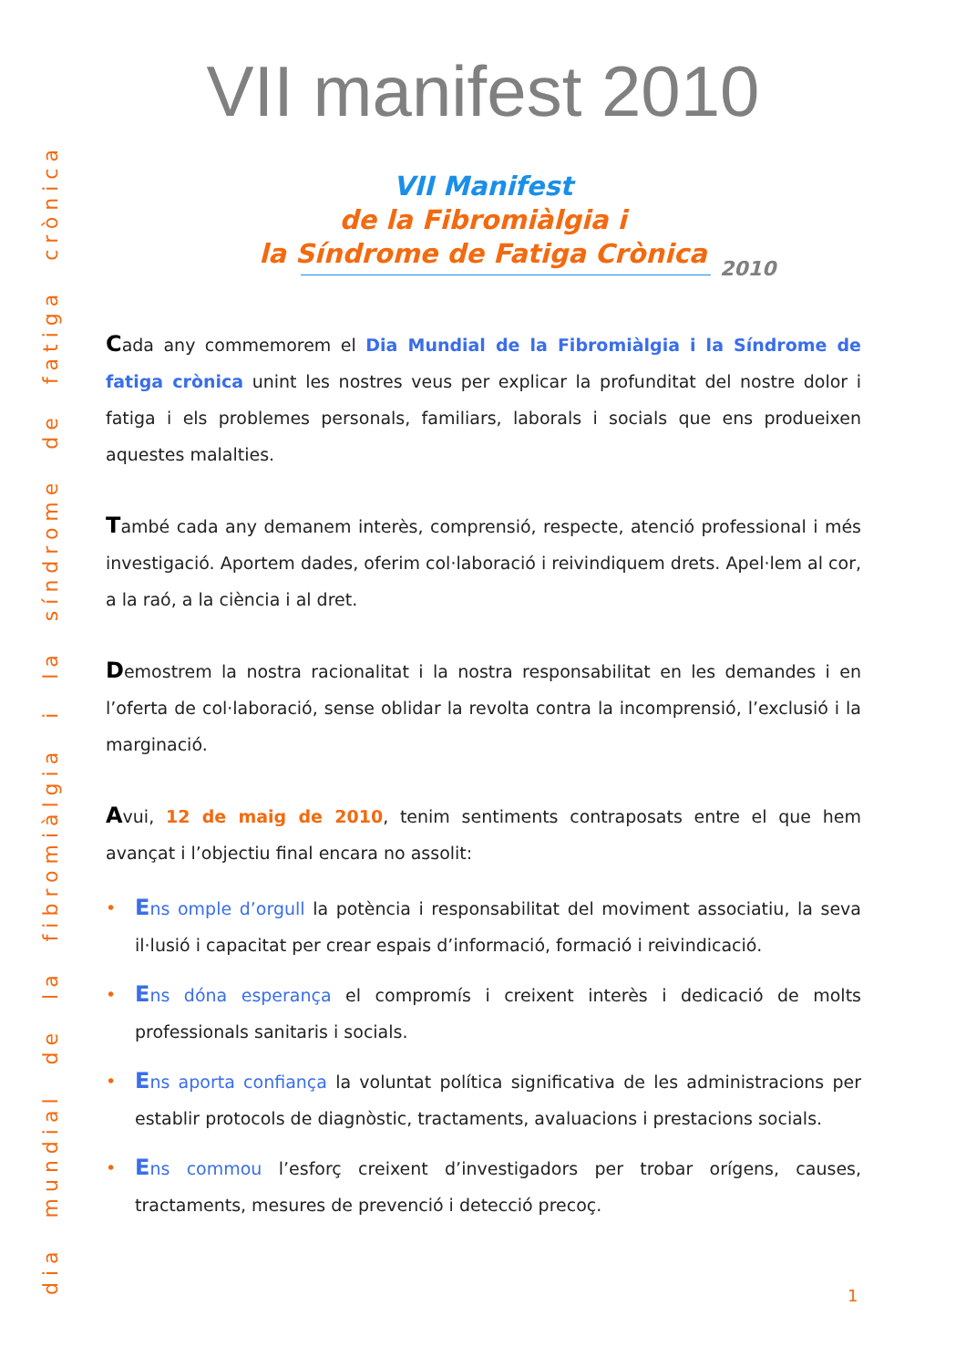VII manifest 2010
VII Manifest
de la Fibromiàlgia i
la Síndrome de Fatiga Crònica
2010
Cada any commemorem el Dia Mundial de la Fibromiàlgia i la Síndrome de fatiga crònica unint les nostres veus per explicar la profunditat del nostre dolor i fatiga i els problemes personals, familiars, laborals i socials que ens produeixen aquestes malalties.
També cada any demanem interès, comprensió, respecte, atenció professional i més investigació. Aportem dades, oferim col·laboració i reivindiquem drets. Apel·lem al cor, a la raó, a la ciència i al dret.
Demostrem la nostra racionalitat i la nostra responsabilitat en les demandes i en l’oferta de col·laboració, sense oblidar la revolta contra la incomprensió, l’exclusió i la marginació.
Avui, 12 de maig de 2010, tenim sentiments contraposats entre el que hem avançat i l’objectiu final encara no assolit:
• Ens omple d’orgull la potència i responsabilitat del moviment associatiu, la seva il·lusió i capacitat per crear espais d’informació, formació i reivindicació.
• Ens dóna esperança el compromís i creixent interès i dedicació de molts professionals sanitaris i socials.
• Ens aporta confiança la voluntat política significativa de les administracions per establir protocols de diagnòstic, tractaments, avaluacions i prestacions socials.
• Ens commou l’esforç creixent d’investigadors per trobar orígens, causes, tractaments, mesures de prevenció i detecció precoç.
dia mundial de la fibromiàlgia i la síndrome de fatiga crònica
1